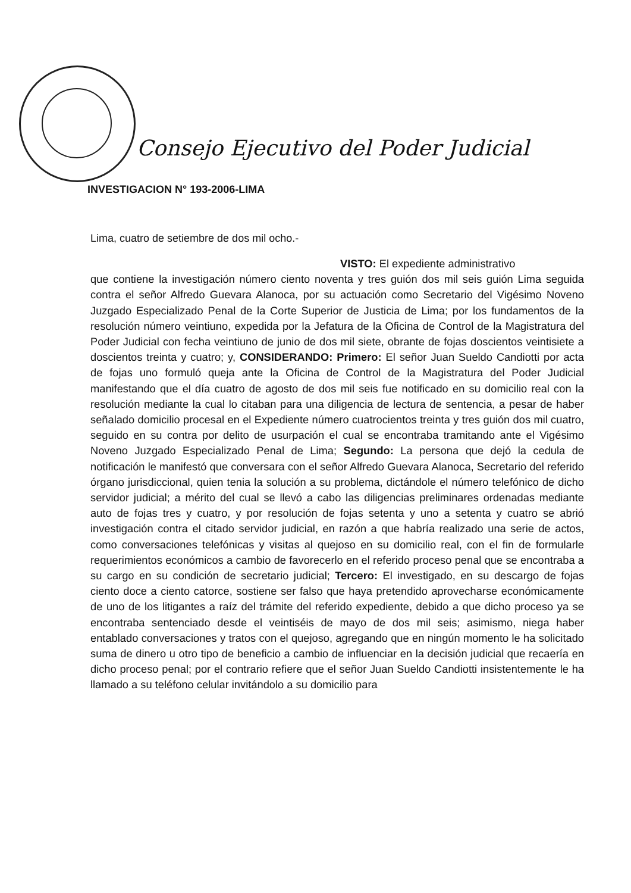Consejo Ejecutivo del Poder Judicial
INVESTIGACION N° 193-2006-LIMA
Lima, cuatro de setiembre de dos mil ocho.-
VISTO: El expediente administrativo
que contiene la investigación número ciento noventa y tres guión dos mil seis guión Lima seguida contra el señor Alfredo Guevara Alanoca, por su actuación como Secretario del Vigésimo Noveno Juzgado Especializado Penal de la Corte Superior de Justicia de Lima; por los fundamentos de la resolución número veintiuno, expedida por la Jefatura de la Oficina de Control de la Magistratura del Poder Judicial con fecha veintiuno de junio de dos mil siete, obrante de fojas doscientos veintisiete a doscientos treinta y cuatro; y, CONSIDERANDO: Primero: El señor Juan Sueldo Candiotti por acta de fojas uno formuló queja ante la Oficina de Control de la Magistratura del Poder Judicial manifestando que el día cuatro de agosto de dos mil seis fue notificado en su domicilio real con la resolución mediante la cual lo citaban para una diligencia de lectura de sentencia, a pesar de haber señalado domicilio procesal en el Expediente número cuatrocientos treinta y tres guión dos mil cuatro, seguido en su contra por delito de usurpación el cual se encontraba tramitando ante el Vigésimo Noveno Juzgado Especializado Penal de Lima; Segundo: La persona que dejó la cedula de notificación le manifestó que conversara con el señor Alfredo Guevara Alanoca, Secretario del referido órgano jurisdiccional, quien tenia la solución a su problema, dictándole el número telefónico de dicho servidor judicial; a mérito del cual se llevó a cabo las diligencias preliminares ordenadas mediante auto de fojas tres y cuatro, y por resolución de fojas setenta y uno a setenta y cuatro se abrió investigación contra el citado servidor judicial, en razón a que habría realizado una serie de actos, como conversaciones telefónicas y visitas al quejoso en su domicilio real, con el fin de formularle requerimientos económicos a cambio de favorecerlo en el referido proceso penal que se encontraba a su cargo en su condición de secretario judicial; Tercero: El investigado, en su descargo de fojas ciento doce a ciento catorce, sostiene ser falso que haya pretendido aprovecharse económicamente de uno de los litigantes a raíz del trámite del referido expediente, debido a que dicho proceso ya se encontraba sentenciado desde el veintiséis de mayo de dos mil seis; asimismo, niega haber entablado conversaciones y tratos con el quejoso, agregando que en ningún momento le ha solicitado suma de dinero u otro tipo de beneficio a cambio de influenciar en la decisión judicial que recaería en dicho proceso penal; por el contrario refiere que el señor Juan Sueldo Candiotti insistentemente le ha llamado a su teléfono celular invitándolo a su domicilio para